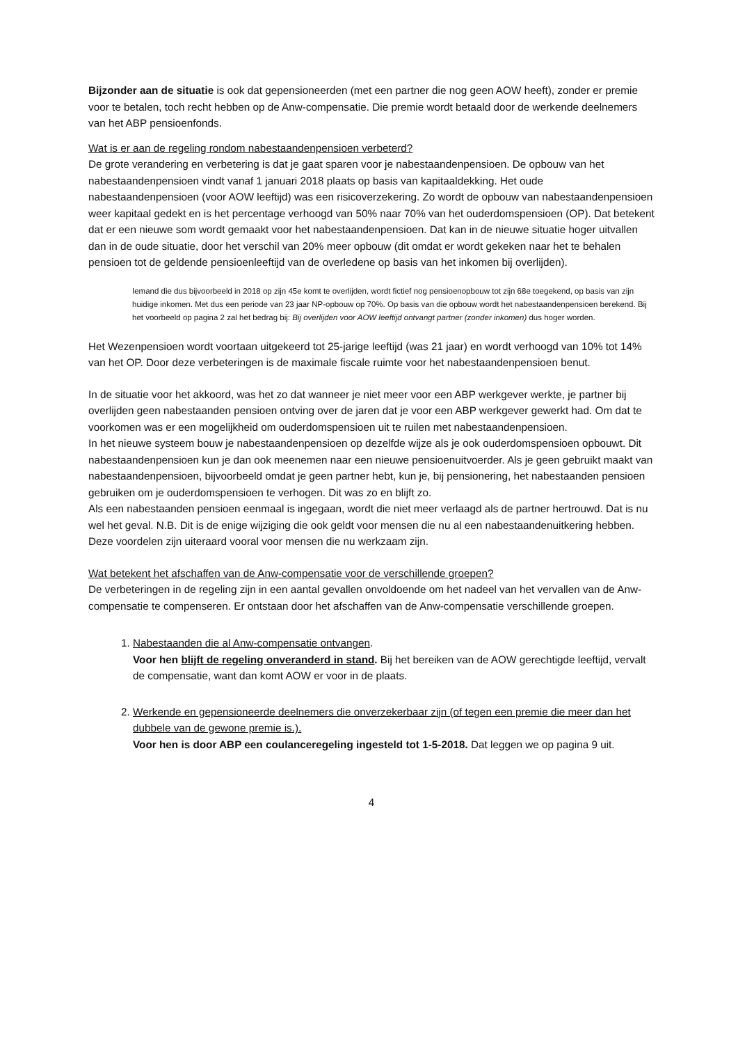Bijzonder aan de situatie is ook dat gepensioneerden (met een partner die nog geen AOW heeft), zonder er premie voor te betalen, toch recht hebben op de Anw-compensatie. Die premie wordt betaald door de werkende deelnemers van het ABP pensioenfonds.
Wat is er aan de regeling rondom nabestaandenpensioen verbeterd?
De grote verandering en verbetering is dat je gaat sparen voor je nabestaandenpensioen. De opbouw van het nabestaandenpensioen vindt vanaf 1 januari 2018 plaats op basis van kapitaaldekking. Het oude nabestaandenpensioen (voor AOW leeftijd) was een risicoverzekering. Zo wordt de opbouw van nabestaandenpensioen weer kapitaal gedekt en is het percentage verhoogd van 50% naar 70% van het ouderdomspensioen (OP). Dat betekent dat er een nieuwe som wordt gemaakt voor het nabestaandenpensioen. Dat kan in de nieuwe situatie hoger uitvallen dan in de oude situatie, door het verschil van 20% meer opbouw (dit omdat er wordt gekeken naar het te behalen pensioen tot de geldende pensioenleeftijd van de overledene op basis van het inkomen bij overlijden).
Iemand die dus bijvoorbeeld in 2018 op zijn 45e komt te overlijden, wordt fictief nog pensioenopbouw tot zijn 68e toegekend, op basis van zijn huidige inkomen. Met dus een periode van 23 jaar NP-opbouw op 70%. Op basis van die opbouw wordt het nabestaandenpensioen berekend. Bij het voorbeeld op pagina 2 zal het bedrag bij: Bij overlijden voor AOW leeftijd ontvangt partner (zonder inkomen) dus hoger worden.
Het Wezenpensioen wordt voortaan uitgekeerd tot 25-jarige leeftijd (was 21 jaar) en wordt verhoogd van 10% tot 14% van het OP. Door deze verbeteringen is de maximale fiscale ruimte voor het nabestaandenpensioen benut.
In de situatie voor het akkoord, was het zo dat wanneer je niet meer voor een ABP werkgever werkte, je partner bij overlijden geen nabestaanden pensioen ontving over de jaren dat je voor een ABP werkgever gewerkt had. Om dat te voorkomen was er een mogelijkheid om ouderdomspensioen uit te ruilen met nabestaandenpensioen.
In het nieuwe systeem bouw je nabestaandenpensioen op dezelfde wijze als je ook ouderdomspensioen opbouwt. Dit nabestaandenpensioen kun je dan ook meenemen naar een nieuwe pensioenuitvoerder. Als je geen gebruikt maakt van nabestaandenpensioen, bijvoorbeeld omdat je geen partner hebt, kun je, bij pensionering, het nabestaanden pensioen gebruiken om je ouderdomspensioen te verhogen. Dit was zo en blijft zo.
Als een nabestaanden pensioen eenmaal is ingegaan, wordt die niet meer verlaagd als de partner hertrouwd. Dat is nu wel het geval. N.B. Dit is de enige wijziging die ook geldt voor mensen die nu al een nabestaandenuitkering hebben. Deze voordelen zijn uiteraard vooral voor mensen die nu werkzaam zijn.
Wat betekent het afschaffen van de Anw-compensatie voor de verschillende groepen?
De verbeteringen in de regeling zijn in een aantal gevallen onvoldoende om het nadeel van het vervallen van de Anw-compensatie te compenseren. Er ontstaan door het afschaffen van de Anw-compensatie verschillende groepen.
1. Nabestaanden die al Anw-compensatie ontvangen.
Voor hen blijft de regeling onveranderd in stand. Bij het bereiken van de AOW gerechtigde leeftijd, vervalt de compensatie, want dan komt AOW er voor in de plaats.
2. Werkende en gepensioneerde deelnemers die onverzekerbaar zijn (of tegen een premie die meer dan het dubbele van de gewone premie is.).
Voor hen is door ABP een coulanceregeling ingesteld tot 1-5-2018. Dat leggen we op pagina 9 uit.
4